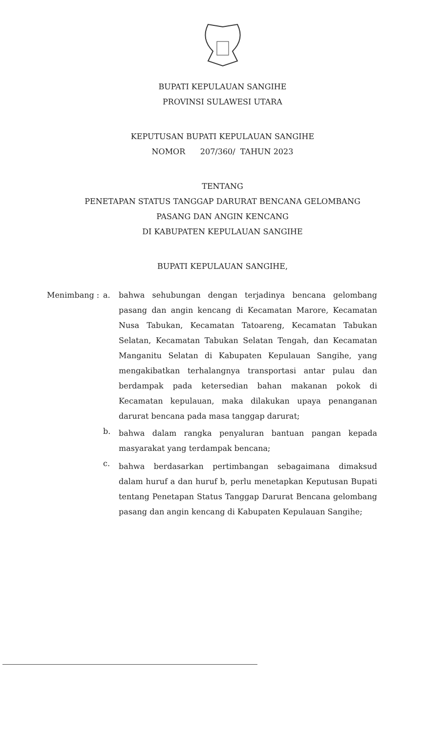BUPATI KEPULAUAN SANGIHE
PROVINSI SULAWESI UTARA
KEPUTUSAN BUPATI KEPULAUAN SANGIHE
NOMOR 207/360/ TAHUN 2023
TENTANG
PENETAPAN STATUS TANGGAP DARURAT BENCANA GELOMBANG
PASANG DAN ANGIN KENCANG
DI KABUPATEN KEPULAUAN SANGIHE
BUPATI KEPULAUAN SANGIHE,
| Menimbang : | a. | bahwa sehubungan dengan terjadinya bencana gelombang pasang dan angin kencang di Kecamatan Marore, Kecamatan Nusa Tabukan, Kecamatan Tatoareng, Kecamatan Tabukan Selatan, Kecamatan Tabukan Selatan Tengah, dan Kecamatan Manganitu Selatan di Kabupaten Kepulauan Sangihe, yang mengakibatkan terhalangnya transportasi antar pulau dan berdampak pada ketersedian bahan makanan pokok di Kecamatan kepulauan, maka dilakukan upaya penanganan darurat bencana pada masa tanggap darurat; |
| | b. | bahwa dalam rangka penyaluran bantuan pangan kepada masyarakat yang terdampak bencana; |
| | c. | bahwa berdasarkan pertimbangan sebagaimana dimaksud dalam huruf a dan huruf b, perlu menetapkan Keputusan Bupati tentang Penetapan Status Tanggap Darurat Bencana gelombang pasang dan angin kencang di Kabupaten Kepulauan Sangihe; |